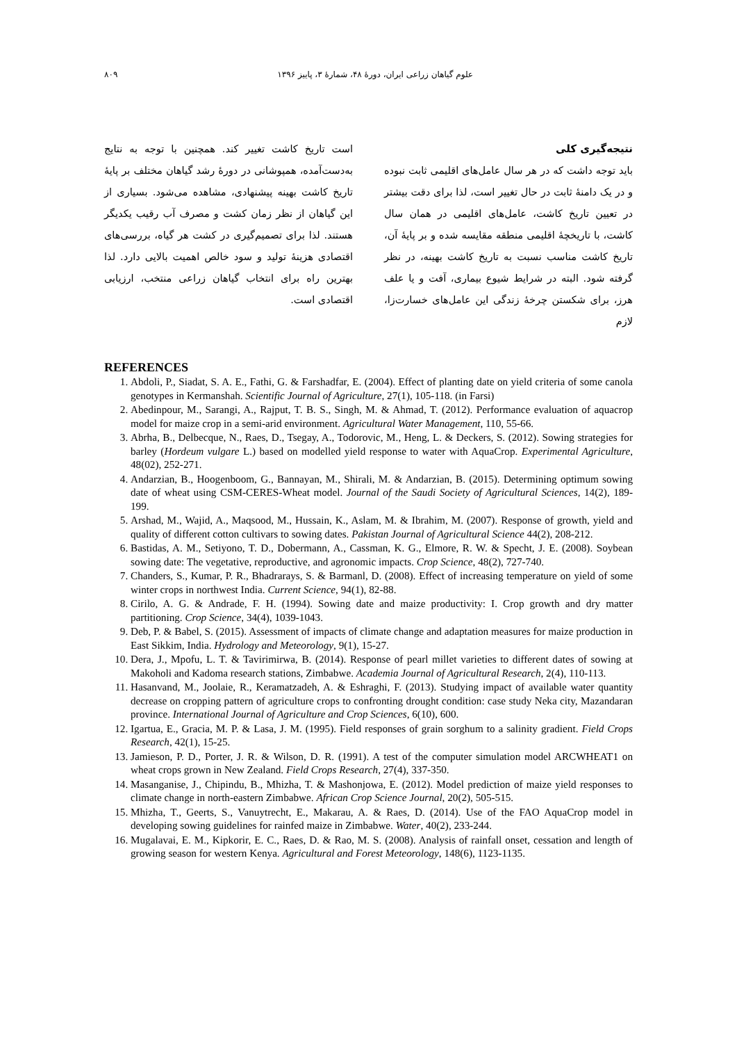علوم گیاهان زراعی ایران، دورهٔ ۴۸، شمارهٔ ۳، پاییز ۱۳۹۶ ۸۰۹
نتیجه‌گیری کلی
باید توجه داشت که در هر سال عامل‌های اقلیمی ثابت نبوده و در یک دامنهٔ ثابت در حال تغییر است، لذا برای دقت بیشتر در تعیین تاریخ کاشت، عامل‌های اقلیمی در همان سال کاشت، با تاریخچهٔ اقلیمی منطقه مقایسه شده و بر پایهٔ آن، تاریخ کاشت مناسب نسبت به تاریخ کاشت بهینه، در نظر گرفته شود. البته در شرایط شیوع بیماری، آفت و یا علف هرز، برای شکستن چرخهٔ زندگی این عامل‌های خسارت‌زا، لازم
است تاریخ کاشت تغییر کند. همچنین با توجه به نتایج به‌دست‌آمده، همپوشانی در دورهٔ رشد گیاهان مختلف بر پایهٔ تاریخ کاشت بهینه پیشنهادی، مشاهده می‌شود. بسیاری از این گیاهان از نظر زمان کشت و مصرف آب رقیب یکدیگر هستند. لذا برای تصمیم‌گیری در کشت هر گیاه، بررسی‌های اقتصادی هزینهٔ تولید و سود خالص اهمیت بالایی دارد. لذا بهترین راه برای انتخاب گیاهان زراعی منتخب، ارزیابی اقتصادی است.
REFERENCES
1. Abdoli, P., Siadat, S. A. E., Fathi, G. & Farshadfar, E. (2004). Effect of planting date on yield criteria of some canola genotypes in Kermanshah. Scientific Journal of Agriculture, 27(1), 105-118. (in Farsi)
2. Abedinpour, M., Sarangi, A., Rajput, T. B. S., Singh, M. & Ahmad, T. (2012). Performance evaluation of aquacrop model for maize crop in a semi-arid environment. Agricultural Water Management, 110, 55-66.
3. Abrha, B., Delbecque, N., Raes, D., Tsegay, A., Todorovic, M., Heng, L. & Deckers, S. (2012). Sowing strategies for barley (Hordeum vulgare L.) based on modelled yield response to water with AquaCrop. Experimental Agriculture, 48(02), 252-271.
4. Andarzian, B., Hoogenboom, G., Bannayan, M., Shirali, M. & Andarzian, B. (2015). Determining optimum sowing date of wheat using CSM-CERES-Wheat model. Journal of the Saudi Society of Agricultural Sciences, 14(2), 189-199.
5. Arshad, M., Wajid, A., Maqsood, M., Hussain, K., Aslam, M. & Ibrahim, M. (2007). Response of growth, yield and quality of different cotton cultivars to sowing dates. Pakistan Journal of Agricultural Science 44(2), 208-212.
6. Bastidas, A. M., Setiyono, T. D., Dobermann, A., Cassman, K. G., Elmore, R. W. & Specht, J. E. (2008). Soybean sowing date: The vegetative, reproductive, and agronomic impacts. Crop Science, 48(2), 727-740.
7. Chanders, S., Kumar, P. R., Bhadrarays, S. & Barmanl, D. (2008). Effect of increasing temperature on yield of some winter crops in northwest India. Current Science, 94(1), 82-88.
8. Cirilo, A. G. & Andrade, F. H. (1994). Sowing date and maize productivity: I. Crop growth and dry matter partitioning. Crop Science, 34(4), 1039-1043.
9. Deb, P. & Babel, S. (2015). Assessment of impacts of climate change and adaptation measures for maize production in East Sikkim, India. Hydrology and Meteorology, 9(1), 15-27.
10. Dera, J., Mpofu, L. T. & Tavirimirwa, B. (2014). Response of pearl millet varieties to different dates of sowing at Makoholi and Kadoma research stations, Zimbabwe. Academia Journal of Agricultural Research, 2(4), 110-113.
11. Hasanvand, M., Joolaie, R., Keramatzadeh, A. & Eshraghi, F. (2013). Studying impact of available water quantity decrease on cropping pattern of agriculture crops to confronting drought condition: case study Neka city, Mazandaran province. International Journal of Agriculture and Crop Sciences, 6(10), 600.
12. Igartua, E., Gracia, M. P. & Lasa, J. M. (1995). Field responses of grain sorghum to a salinity gradient. Field Crops Research, 42(1), 15-25.
13. Jamieson, P. D., Porter, J. R. & Wilson, D. R. (1991). A test of the computer simulation model ARCWHEAT1 on wheat crops grown in New Zealand. Field Crops Research, 27(4), 337-350.
14. Masanganise, J., Chipindu, B., Mhizha, T. & Mashonjowa, E. (2012). Model prediction of maize yield responses to climate change in north-eastern Zimbabwe. African Crop Science Journal, 20(2), 505-515.
15. Mhizha, T., Geerts, S., Vanuytrecht, E., Makarau, A. & Raes, D. (2014). Use of the FAO AquaCrop model in developing sowing guidelines for rainfed maize in Zimbabwe. Water, 40(2), 233-244.
16. Mugalavai, E. M., Kipkorir, E. C., Raes, D. & Rao, M. S. (2008). Analysis of rainfall onset, cessation and length of growing season for western Kenya. Agricultural and Forest Meteorology, 148(6), 1123-1135.